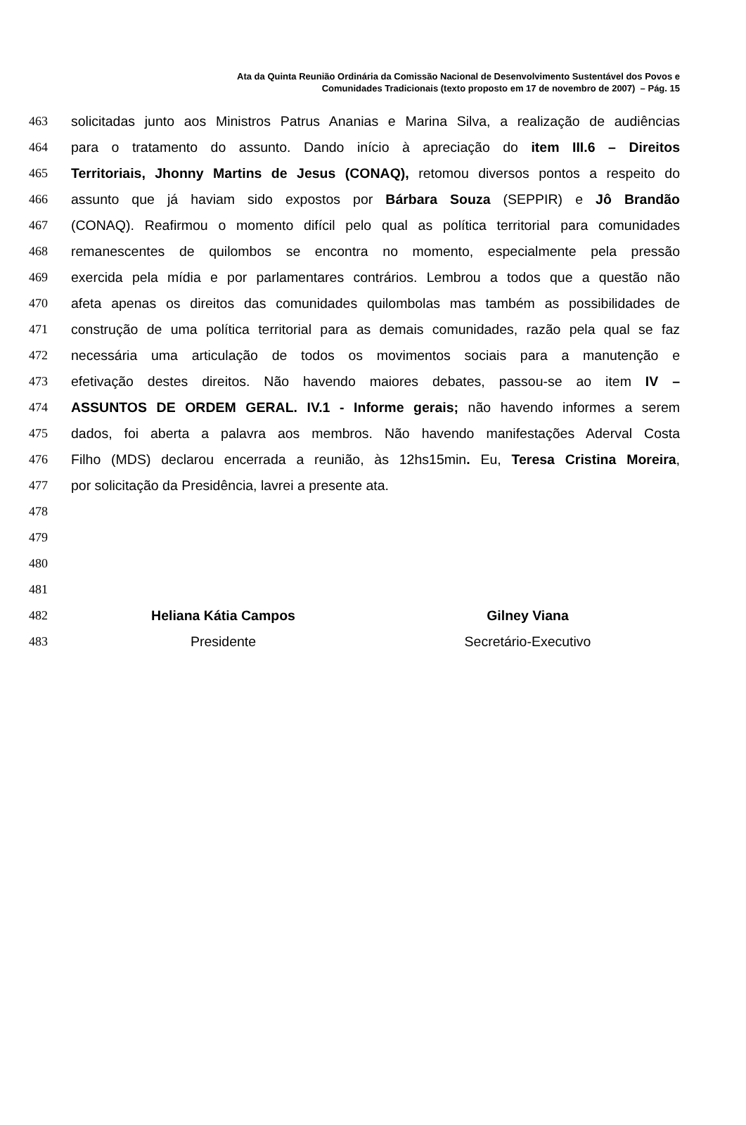Ata da Quinta Reunião Ordinária da Comissão Nacional de Desenvolvimento Sustentável dos Povos e
Comunidades Tradicionais (texto proposto em 17 de novembro de 2007) – Pág. 15
463 solicitadas junto aos Ministros Patrus Ananias e Marina Silva, a realização de audiências
464 para o tratamento do assunto. Dando início à apreciação do item III.6 – Direitos
465 Territoriais, Jhonny Martins de Jesus (CONAQ), retomou diversos pontos a respeito do
466 assunto que já haviam sido expostos por Bárbara Souza (SEPPIR) e Jô Brandão
467 (CONAQ). Reafirmou o momento difícil pelo qual as política territorial para comunidades
468 remanescentes de quilombos se encontra no momento, especialmente pela pressão
469 exercida pela mídia e por parlamentares contrários. Lembrou a todos que a questão não
470 afeta apenas os direitos das comunidades quilombolas mas também as possibilidades de
471 construção de uma política territorial para as demais comunidades, razão pela qual se faz
472 necessária uma articulação de todos os movimentos sociais para a manutenção e
473 efetivação destes direitos. Não havendo maiores debates, passou-se ao item IV –
474 ASSUNTOS DE ORDEM GERAL. IV.1 - Informe gerais; não havendo informes a serem
475 dados, foi aberta a palavra aos membros. Não havendo manifestações Aderval Costa
476 Filho (MDS) declarou encerrada a reunião, às 12hs15min. Eu, Teresa Cristina Moreira,
477 por solicitação da Presidência, lavrei a presente ata.
478
479
480
481
482 Heliana Kátia Campos Gilney Viana
483 Presidente Secretário-Executivo